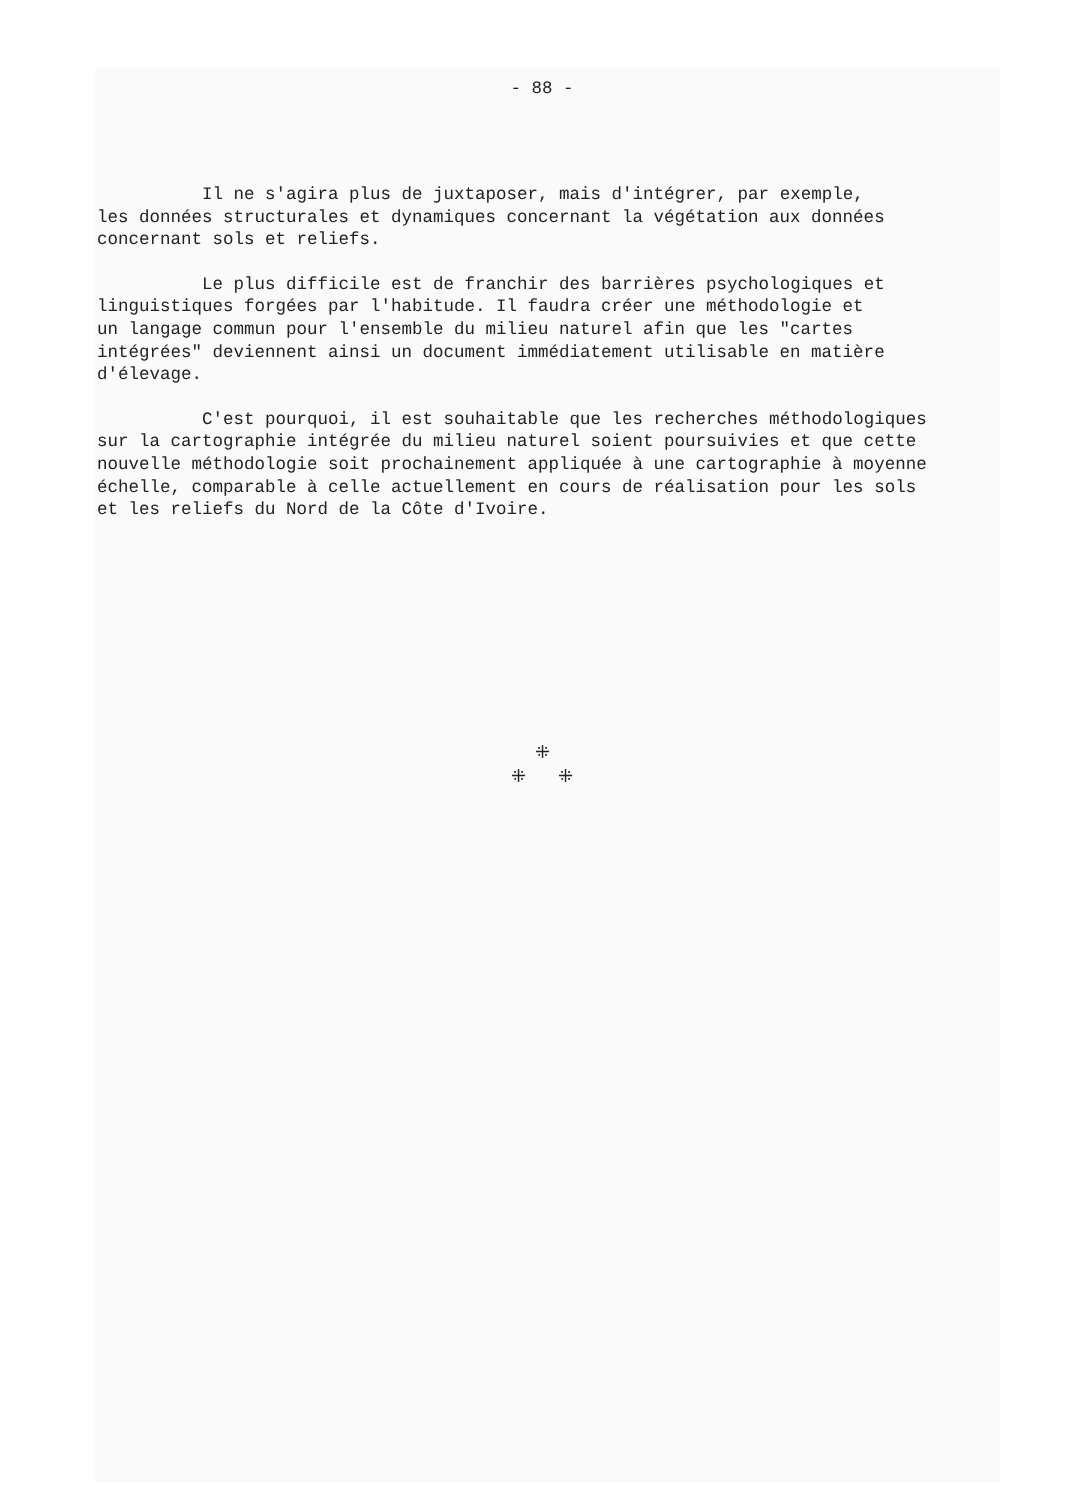- 88 -
Il ne s'agira plus de juxtaposer, mais d'intégrer, par exemple, les données structurales et dynamiques concernant la végétation aux données concernant sols et reliefs.
Le plus difficile est de franchir des barrières psychologiques et linguistiques forgées par l'habitude. Il faudra créer une méthodologie et un langage commun pour l'ensemble du milieu naturel afin que les "cartes intégrées" deviennent ainsi un document immédiatement utilisable en matière d'élevage.
C'est pourquoi, il est souhaitable que les recherches méthodologiques sur la cartographie intégrée du milieu naturel soient poursuivies et que cette nouvelle méthodologie soit prochainement appliquée à une cartographie à moyenne échelle, comparable à celle actuellement en cours de réalisation pour les sols et les reliefs du Nord de la Côte d'Ivoire.
⁜
⁜ ⁜